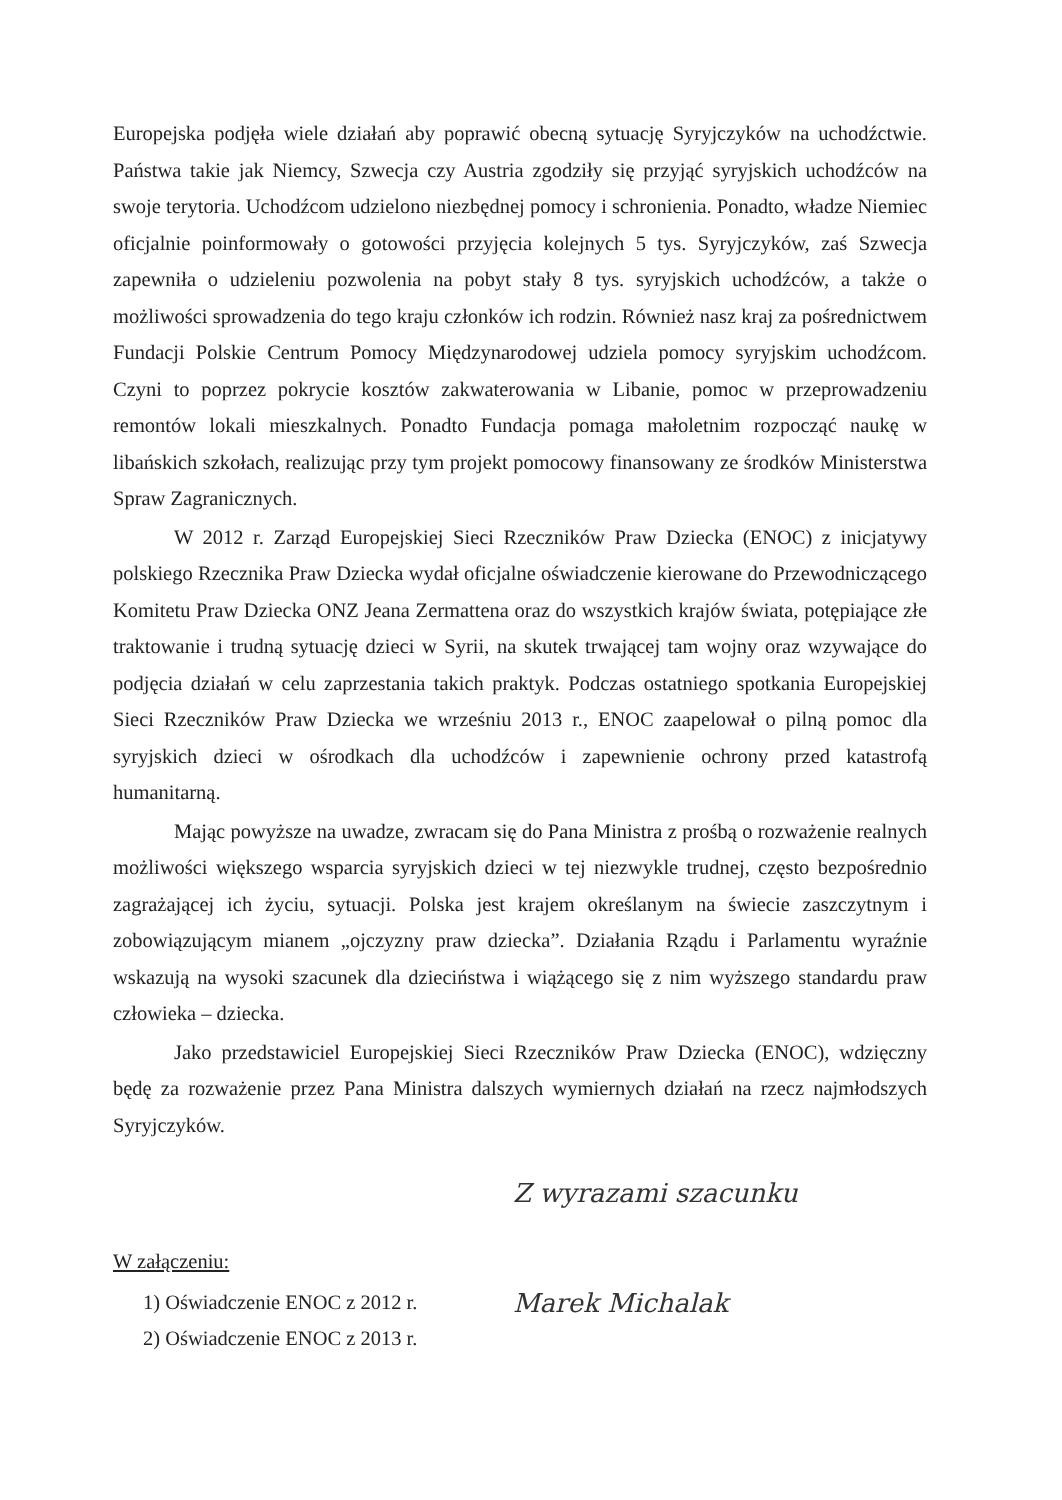Europejska podjęła wiele działań aby poprawić obecną sytuację Syryjczyków na uchodźctwie. Państwa takie jak Niemcy, Szwecja czy Austria zgodziły się przyjąć syryjskich uchodźców na swoje terytoria. Uchodźcom udzielono niezbędnej pomocy i schronienia. Ponadto, władze Niemiec oficjalnie poinformowały o gotowości przyjęcia kolejnych 5 tys. Syryjczyków, zaś Szwecja zapewniła o udzieleniu pozwolenia na pobyt stały 8 tys. syryjskich uchodźców, a także o możliwości sprowadzenia do tego kraju członków ich rodzin. Również nasz kraj za pośrednictwem Fundacji Polskie Centrum Pomocy Międzynarodowej udziela pomocy syryjskim uchodźcom. Czyni to poprzez pokrycie kosztów zakwaterowania w Libanie, pomoc w przeprowadzeniu remontów lokali mieszkalnych. Ponadto Fundacja pomaga małoletnim rozpocząć naukę w libańskich szkołach, realizując przy tym projekt pomocowy finansowany ze środków Ministerstwa Spraw Zagranicznych.
W 2012 r. Zarząd Europejskiej Sieci Rzeczników Praw Dziecka (ENOC) z inicjatywy polskiego Rzecznika Praw Dziecka wydał oficjalne oświadczenie kierowane do Przewodniczącego Komitetu Praw Dziecka ONZ Jeana Zermattena oraz do wszystkich krajów świata, potępiające złe traktowanie i trudną sytuację dzieci w Syrii, na skutek trwającej tam wojny oraz wzywające do podjęcia działań w celu zaprzestania takich praktyk. Podczas ostatniego spotkania Europejskiej Sieci Rzeczników Praw Dziecka we wrześniu 2013 r., ENOC zaapelował o pilną pomoc dla syryjskich dzieci w ośrodkach dla uchodźców i zapewnienie ochrony przed katastrofą humanitarną.
Mając powyższe na uwadze, zwracam się do Pana Ministra z prośbą o rozważenie realnych możliwości większego wsparcia syryjskich dzieci w tej niezwykle trudnej, często bezpośrednio zagrażającej ich życiu, sytuacji. Polska jest krajem określanym na świecie zaszczytnym i zobowiązującym mianem „ojczyzny praw dziecka”. Działania Rządu i Parlamentu wyraźnie wskazują na wysoki szacunek dla dzieciństwa i wiążącego się z nim wyższego standardu praw człowieka – dziecka.
Jako przedstawiciel Europejskiej Sieci Rzeczników Praw Dziecka (ENOC), wdzięczny będę za rozważenie przez Pana Ministra dalszych wymiernych działań na rzecz najmłodszych Syryjczyków.
W załączeniu:
1) Oświadczenie ENOC z 2012 r.
2) Oświadczenie ENOC z 2013 r.
Z wyrazami szacunku
Marek Michalak